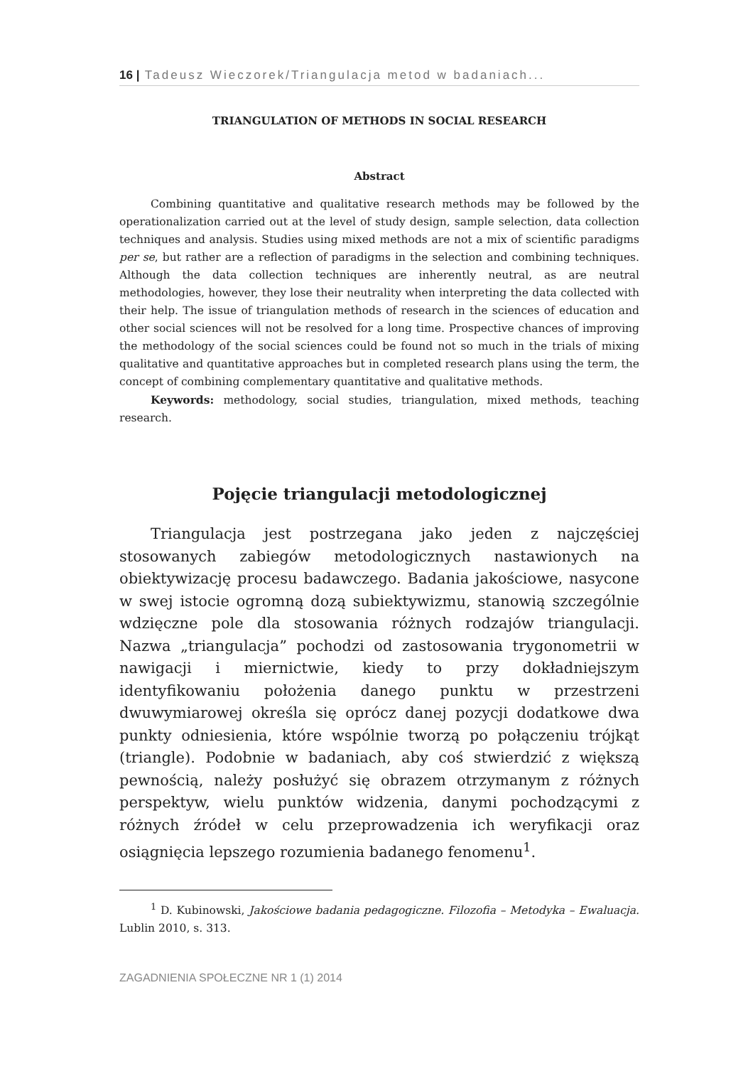16 | Tadeusz Wieczorek/Triangulacja metod w badaniach...
TRIANGULATION OF METHODS IN SOCIAL RESEARCH
Abstract
Combining quantitative and qualitative research methods may be followed by the operationalization carried out at the level of study design, sample selection, data collection techniques and analysis. Studies using mixed methods are not a mix of scientific paradigms per se, but rather are a reflection of paradigms in the selection and combining techniques. Although the data collection techniques are inherently neutral, as are neutral methodologies, however, they lose their neutrality when interpreting the data collected with their help. The issue of triangulation methods of research in the sciences of education and other social sciences will not be resolved for a long time. Prospective chances of improving the methodology of the social sciences could be found not so much in the trials of mixing qualitative and quantitative approaches but in completed research plans using the term, the concept of combining complementary quantitative and qualitative methods.
Keywords: methodology, social studies, triangulation, mixed methods, teaching research.
Pojęcie triangulacji metodologicznej
Triangulacja jest postrzegana jako jeden z najczęściej stosowanych zabiegów metodologicznych nastawionych na obiektywizację procesu badawczego. Badania jakościowe, nasycone w swej istocie ogromną dozą subiektywizmu, stanowią szczególnie wdzięczne pole dla stosowania różnych rodzajów triangulacji. Nazwa „triangulacja” pochodzi od zastosowania trygonometrii w nawigacji i miernictwie, kiedy to przy dokładniejszym identyfikowaniu położenia danego punktu w przestrzeni dwuwymiarowej określa się oprócz danej pozycji dodatkowe dwa punkty odniesienia, które wspólnie tworzą po połączeniu trójkąt (triangle). Podobnie w badaniach, aby coś stwierdzić z większą pewnością, należy posłużyć się obrazem otrzymanym z różnych perspektyw, wielu punktów widzenia, danymi pochodzącymi z różnych źródeł w celu przeprowadzenia ich weryfikacji oraz osiągnięcia lepszego rozumienia badanego fenomenu<sup>1</sup>.
<sup>1</sup> D. Kubinowski, Jakościowe badania pedagogiczne. Filozofia – Metodyka – Ewaluacja. Lublin 2010, s. 313.
ZAGADNIENIA SPOŁECZNE NR 1 (1) 2014